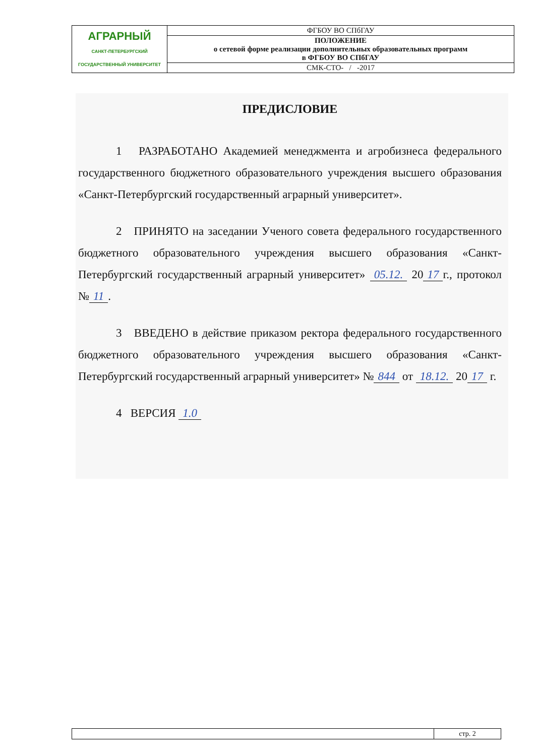| АГРАРНЫЙ САНКТ-ПЕТЕРБУРГСКИЙ ГОСУДАРСТВЕННЫЙ УНИВЕРСИТЕТ | ФГБОУ ВО СПбГАУ |
| | ПОЛОЖЕНИЕ о сетевой форме реализации дополнительных образовательных программ в ФГБОУ ВО СПбГАУ |
| | СМК-СТО- / -2017 |
ПРЕДИСЛОВИЕ
1 РАЗРАБОТАНО Академией менеджмента и агробизнеса федерального государственного бюджетного образовательного учреждения высшего образования «Санкт-Петербургский государственный аграрный университет».
2 ПРИНЯТО на заседании Ученого совета федерального государственного бюджетного образовательного учреждения высшего образования «Санкт-Петербургский государственный аграрный университет» 05.12. 20 17 г., протокол № 11.
3 ВВЕДЕНО в действие приказом ректора федерального государственного бюджетного образовательного учреждения высшего образования «Санкт-Петербургский государственный аграрный университет» № 844 от 18.12. 20 17 г.
4 ВЕРСИЯ 1.0
| | стр. 2 |